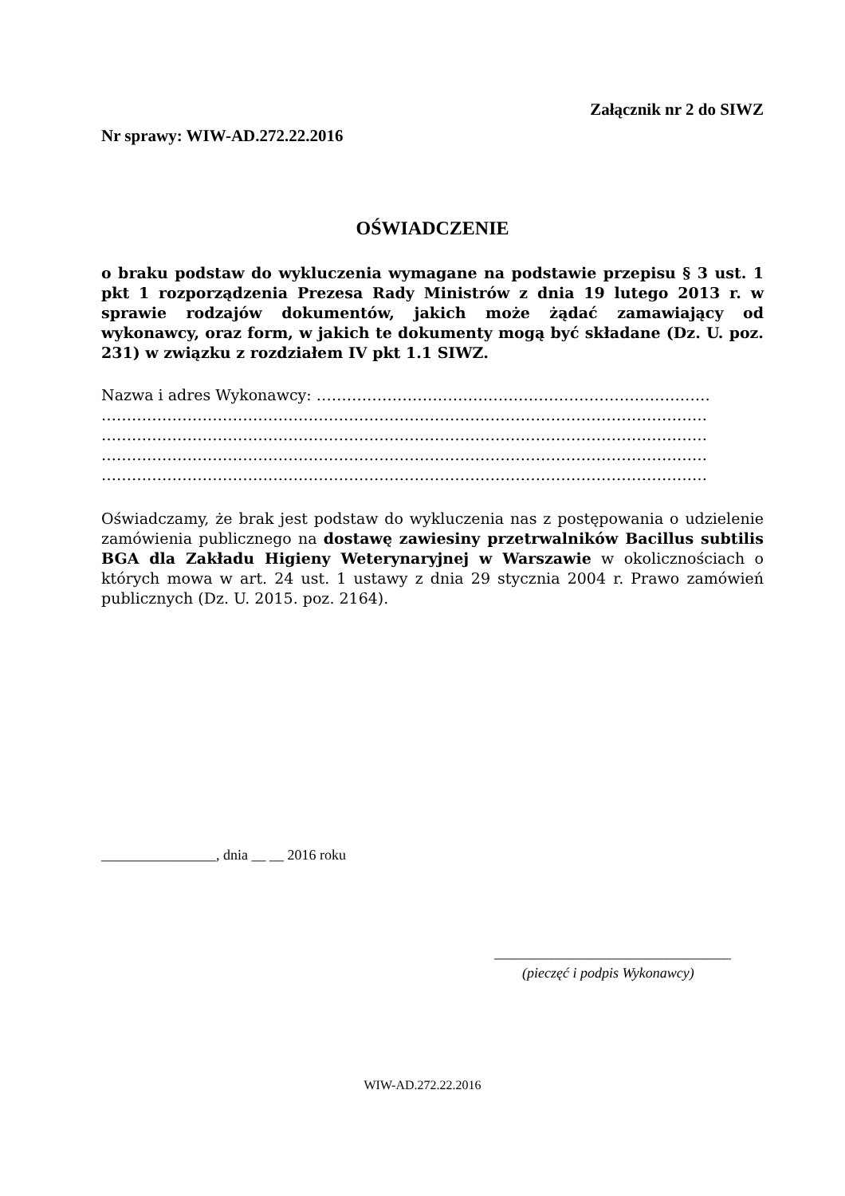Załącznik nr 2 do SIWZ
Nr sprawy: WIW-AD.272.22.2016
OŚWIADCZENIE
o braku podstaw do wykluczenia wymagane na podstawie przepisu § 3 ust. 1 pkt 1 rozporządzenia Prezesa Rady Ministrów z dnia 19 lutego 2013 r. w sprawie rodzajów dokumentów, jakich może żądać zamawiający od wykonawcy, oraz form, w jakich te dokumenty mogą być składane (Dz. U. poz. 231) w związku z rozdziałem IV pkt 1.1 SIWZ.
Nazwa i adres Wykonawcy: ……………………………………………………………………
…………………………………………………………………………………………………………
…………………………………………………………………………………………………………
…………………………………………………………………………………………………………
…………………………………………………………………………………………………………
Oświadczamy, że brak jest podstaw do wykluczenia nas z postępowania o udzielenie zamówienia publicznego na dostawę zawiesiny przetrwalników Bacillus subtilis BGA dla Zakładu Higieny Weterynaryjnej w Warszawie w okolicznościach o których mowa w art. 24 ust. 1 ustawy z dnia 29 stycznia 2004 r. Prawo zamówień publicznych (Dz. U. 2015. poz. 2164).
________________, dnia __ __ 2016 roku
_________________________________
(pieczęć i podpis Wykonawcy)
WIW-AD.272.22.2016